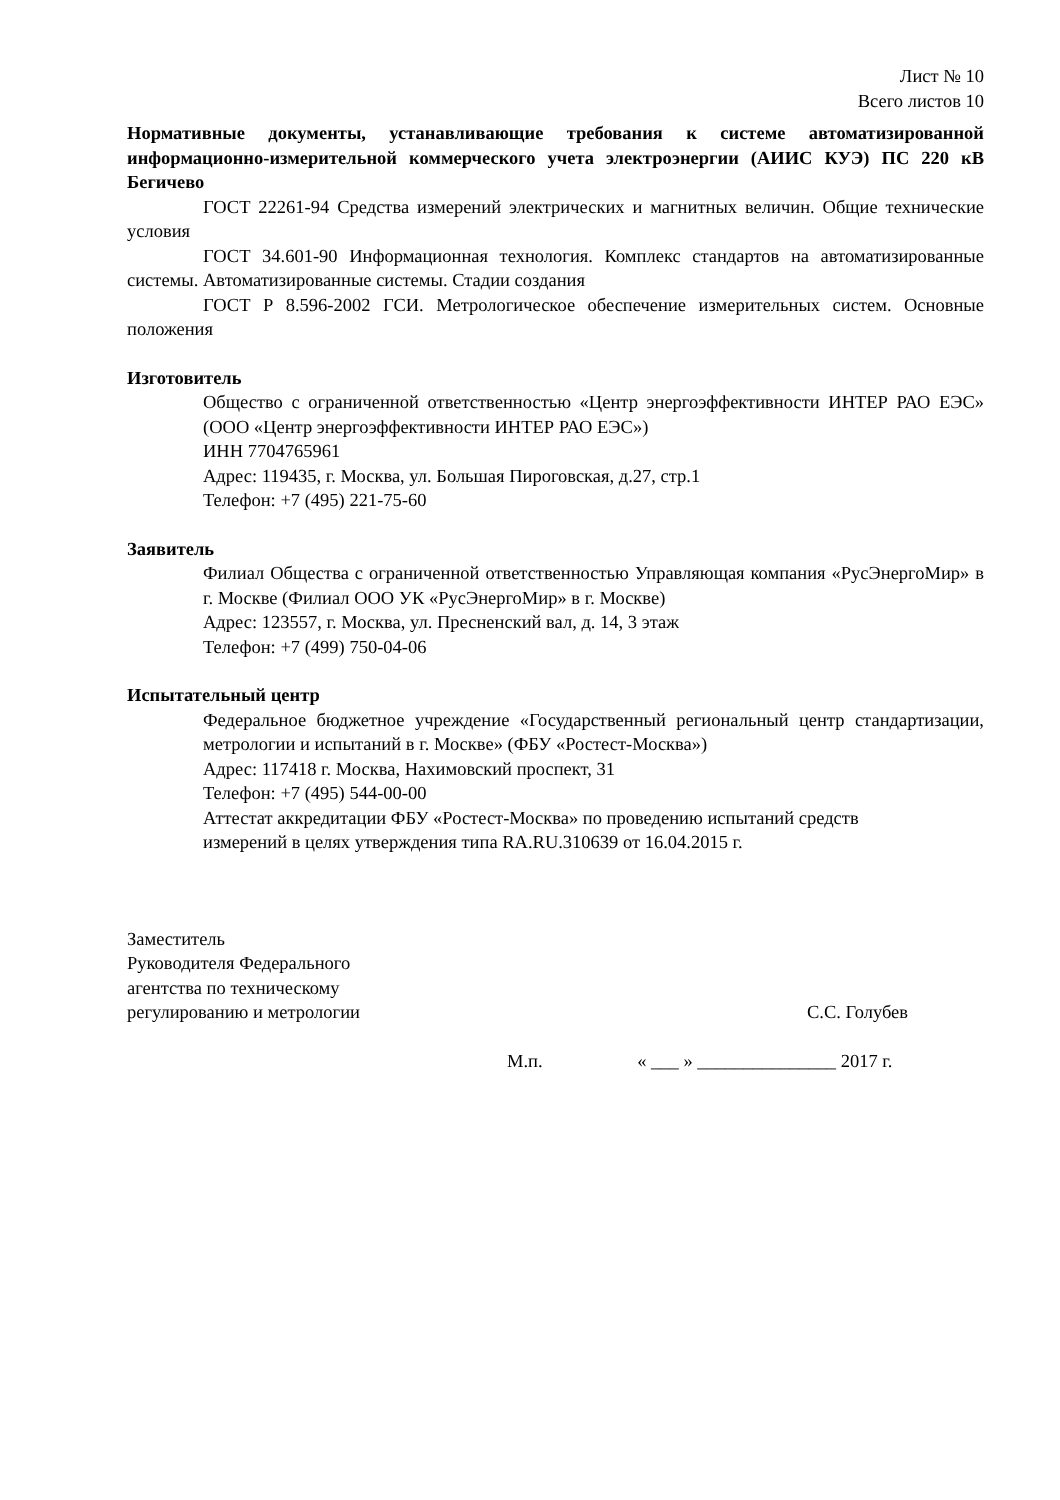Лист № 10
Всего листов 10
Нормативные документы, устанавливающие требования к системе автоматизированной информационно-измерительной коммерческого учета электроэнергии (АИИС КУЭ) ПС 220 кВ Бегичево
ГОСТ 22261-94 Средства измерений электрических и магнитных величин. Общие технические условия
ГОСТ 34.601-90 Информационная технология. Комплекс стандартов на автоматизированные системы. Автоматизированные системы. Стадии создания
ГОСТ Р 8.596-2002 ГСИ. Метрологическое обеспечение измерительных систем. Основные положения
Изготовитель
Общество с ограниченной ответственностью «Центр энергоэффективности ИНТЕР РАО ЕЭС» (ООО «Центр энергоэффективности ИНТЕР РАО ЕЭС»)
ИНН 7704765961
Адрес: 119435, г. Москва, ул. Большая Пироговская, д.27, стр.1
Телефон: +7 (495) 221-75-60
Заявитель
Филиал Общества с ограниченной ответственностью Управляющая компания «РусЭнергоМир» в г. Москве (Филиал ООО УК «РусЭнергоМир» в г. Москве)
Адрес: 123557, г. Москва, ул. Пресненский вал, д. 14, 3 этаж
Телефон: +7 (499) 750-04-06
Испытательный центр
Федеральное бюджетное учреждение «Государственный региональный центр стандартизации, метрологии и испытаний в г. Москве» (ФБУ «Ростест-Москва»)
Адрес: 117418 г. Москва, Нахимовский проспект, 31
Телефон: +7 (495) 544-00-00
Аттестат аккредитации ФБУ «Ростест-Москва» по проведению испытаний средств
измерений в целях утверждения типа RA.RU.310639 от 16.04.2015 г.
Заместитель
Руководителя Федерального
агентства по техническому
регулированию и метрологии
С.С. Голубев
М.п. « ___ » _______________ 2017 г.